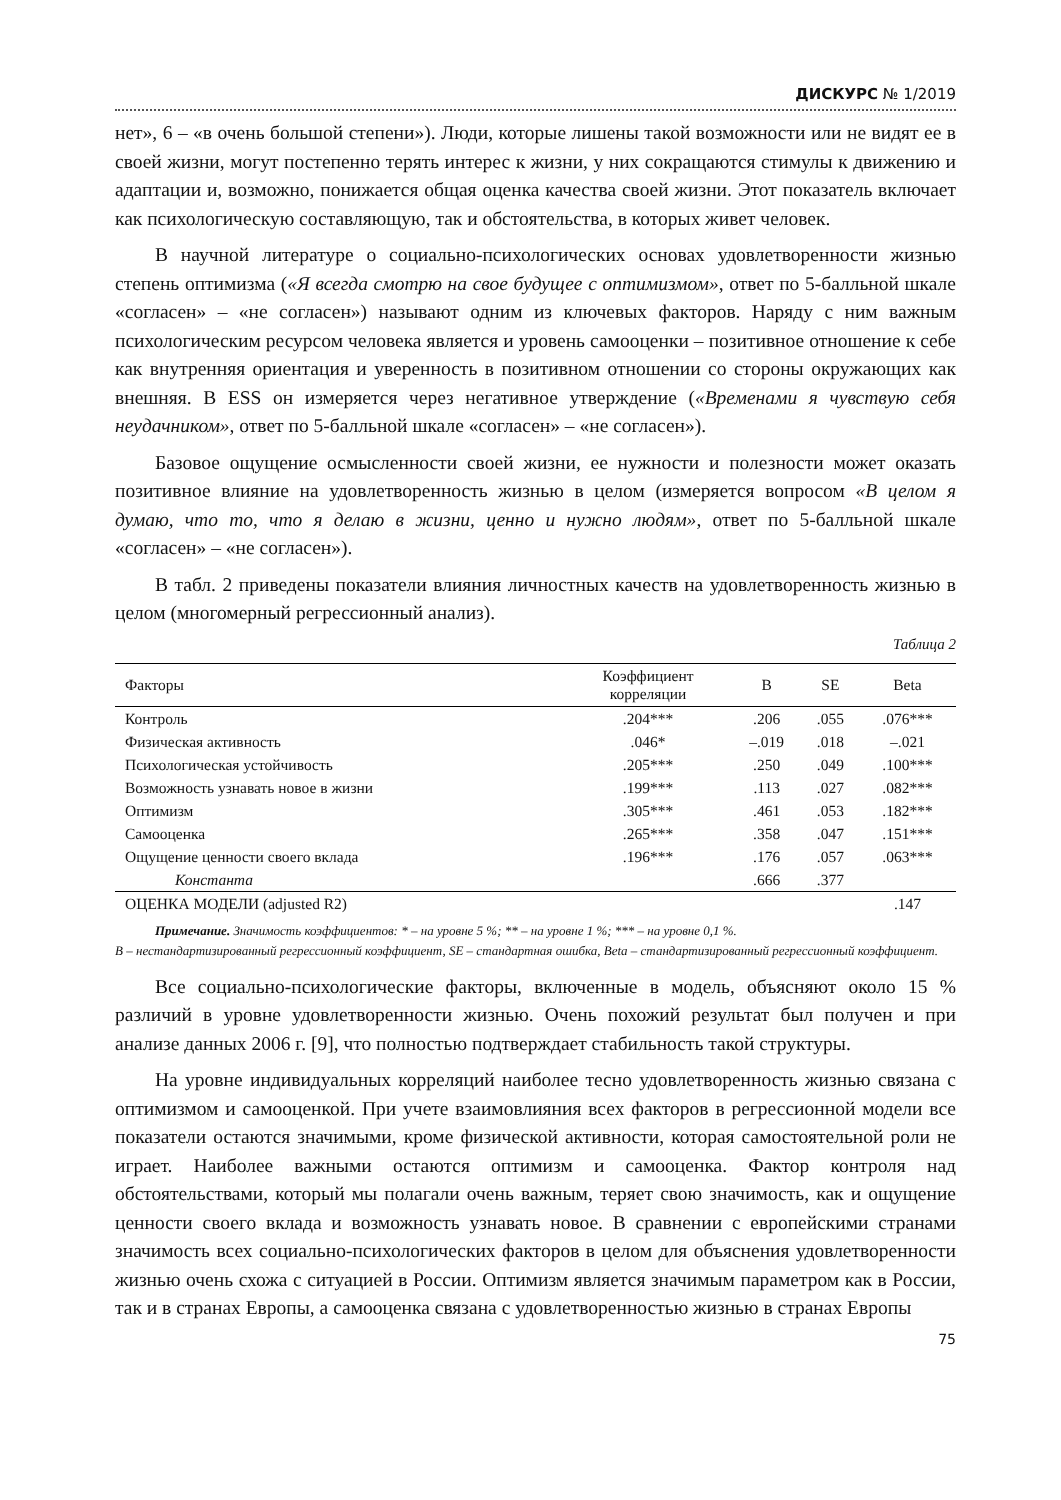ДИСКУРС № 1/2019
нет», 6 – «в очень большой степени»). Люди, которые лишены такой возможности или не видят ее в своей жизни, могут постепенно терять интерес к жизни, у них сокращаются стимулы к движению и адаптации и, возможно, понижается общая оценка качества своей жизни. Этот показатель включает как психологическую составляющую, так и обстоятельства, в которых живет человек.
В научной литературе о социально-психологических основах удовлетворенности жизнью степень оптимизма («Я всегда смотрю на свое будущее с оптимизмом», ответ по 5-балльной шкале «согласен» – «не согласен») называют одним из ключевых факторов. Наряду с ним важным психологическим ресурсом человека является и уровень самооценки – позитивное отношение к себе как внутренняя ориентация и уверенность в позитивном отношении со стороны окружающих как внешняя. В ESS он измеряется через негативное утверждение («Временами я чувствую себя неудачником», ответ по 5-балльной шкале «согласен» – «не согласен»).
Базовое ощущение осмысленности своей жизни, ее нужности и полезности может оказать позитивное влияние на удовлетворенность жизнью в целом (измеряется вопросом «В целом я думаю, что то, что я делаю в жизни, ценно и нужно людям», ответ по 5-балльной шкале «согласен» – «не согласен»).
В табл. 2 приведены показатели влияния личностных качеств на удовлетворенность жизнью в целом (многомерный регрессионный анализ).
Таблица 2
| Факторы | Коэффициент корреляции | B | SE | Beta |
| --- | --- | --- | --- | --- |
| Контроль | .204*** | .206 | .055 | .076*** |
| Физическая активность | .046* | –.019 | .018 | –.021 |
| Психологическая устойчивость | .205*** | .250 | .049 | .100*** |
| Возможность узнавать новое в жизни | .199*** | .113 | .027 | .082*** |
| Оптимизм | .305*** | .461 | .053 | .182*** |
| Самооценка | .265*** | .358 | .047 | .151*** |
| Ощущение ценности своего вклада | .196*** | .176 | .057 | .063*** |
| Константа | | .666 | .377 | |
| ОЦЕНКА МОДЕЛИ (adjusted R2) | | | | .147 |
Примечание. Значимость коэффициентов: * – на уровне 5 %; ** – на уровне 1 %; *** – на уровне 0,1 %.
B – нестандартизированный регрессионный коэффициент, SE – стандартная ошибка, Beta – стандартизированный регрессионный коэффициент.
Все социально-психологические факторы, включенные в модель, объясняют около 15 % различий в уровне удовлетворенности жизнью. Очень похожий результат был получен и при анализе данных 2006 г. [9], что полностью подтверждает стабильность такой структуры.
На уровне индивидуальных корреляций наиболее тесно удовлетворенность жизнью связана с оптимизмом и самооценкой. При учете взаимовлияния всех факторов в регрессионной модели все показатели остаются значимыми, кроме физической активности, которая самостоятельной роли не играет. Наиболее важными остаются оптимизм и самооценка. Фактор контроля над обстоятельствами, который мы полагали очень важным, теряет свою значимость, как и ощущение ценности своего вклада и возможность узнавать новое. В сравнении с европейскими странами значимость всех социально-психологических факторов в целом для объяснения удовлетворенности жизнью очень схожа с ситуацией в России. Оптимизм является значимым параметром как в России, так и в странах Европы, а самооценка связана с удовлетворенностью жизнью в странах Европы
75